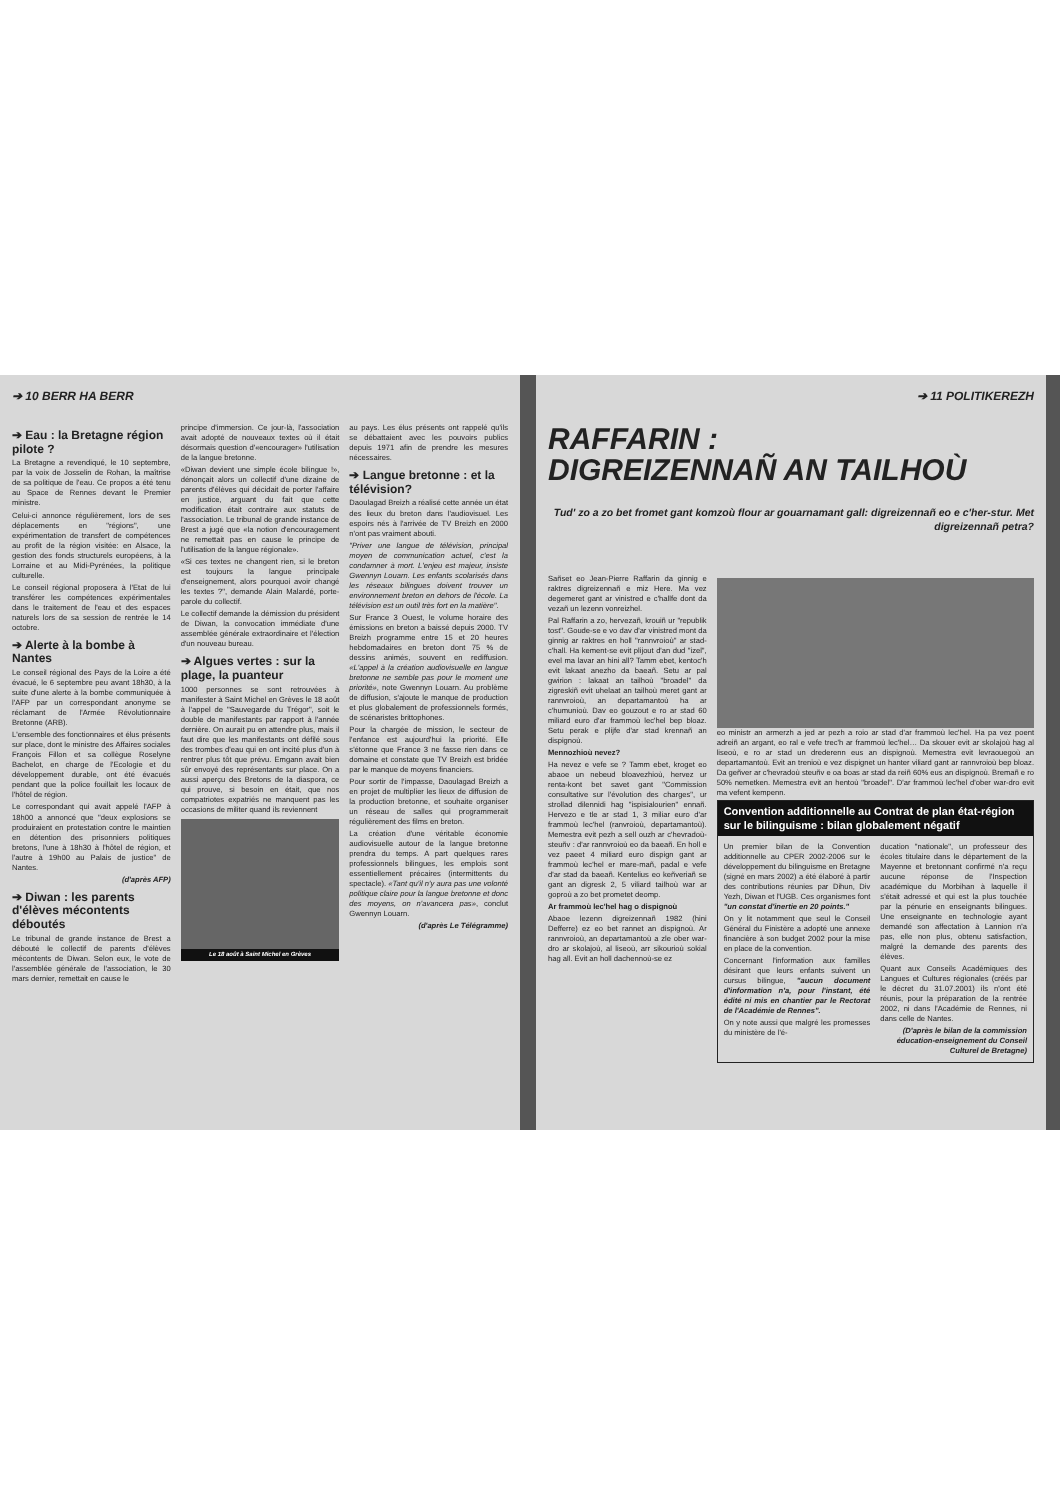➔ 10 BERR HA BERR
➔ Eau : la Bretagne région pilote ?
La Bretagne a revendiqué, le 10 septembre, par la voix de Josselin de Rohan, la maîtrise de sa politique de l'eau. Ce propos a été tenu au Space de Rennes devant le Premier ministre.
Celui-ci annonce régulièrement, lors de ses déplacements en "régions", une expérimentation de transfert de compétences au profit de la région visitée: en Alsace, la gestion des fonds structurels européens, à la Lorraine et au Midi-Pyrénées, la politique culturelle.
Le conseil régional proposera à l'Etat de lui transférer les compétences expérimentales dans le traitement de l'eau et des espaces naturels lors de sa session de rentrée le 14 octobre.
➔ Alerte à la bombe à Nantes
Le conseil régional des Pays de la Loire a été évacué, le 6 septembre peu avant 18h30, à la suite d'une alerte à la bombe communiquée à l'AFP par un correspondant anonyme se réclamant de l'Armée Révolutionnaire Bretonne (ARB).
L'ensemble des fonctionnaires et élus présents sur place, dont le ministre des Affaires sociales François Fillon et sa collègue Roselyne Bachelot, en charge de l'Ecologie et du développement durable, ont été évacués pendant que la police fouillait les locaux de l'hôtel de région.
Le correspondant qui avait appelé l'AFP à 18h00 a annoncé que "deux explosions se produiraient en protestation contre le maintien en détention des prisonniers politiques bretons, l'une à 18h30 à l'hôtel de région, et l'autre à 19h00 au Palais de justice" de Nantes.
(d'après AFP)
➔ Diwan : les parents d'élèves mécontents déboutés
Le tribunal de grande instance de Brest a débouté le collectif de parents d'élèves mécontents de Diwan. Selon eux, le vote de l'assemblée générale de l'association, le 30 mars dernier, remettait en cause le
principe d'immersion. Ce jour-là, l'association avait adopté de nouveaux textes où il était désormais question d'«encourager» l'utilisation de la langue bretonne.
«Diwan devient une simple école bilingue !», dénonçait alors un collectif d'une dizaine de parents d'élèves qui décidait de porter l'affaire en justice, arguant du fait que cette modification était contraire aux statuts de l'association. Le tribunal de grande instance de Brest a jugé que «la notion d'encouragement ne remettait pas en cause le principe de l'utilisation de la langue régionale».
«Si ces textes ne changent rien, si le breton est toujours la langue principale d'enseignement, alors pourquoi avoir changé les textes ?", demande Alain Malardé, porte-parole du collectif.
Le collectif demande la démission du président de Diwan, la convocation immédiate d'une assemblée générale extraordinaire et l'élection d'un nouveau bureau.
➔ Algues vertes : sur la plage, la puanteur
1000 personnes se sont retrouvées à manifester à Saint Michel en Grèves le 18 août à l'appel de "Sauvegarde du Trégor", soit le double de manifestants par rapport à l'année dernière. On aurait pu en attendre plus, mais il faut dire que les manifestants ont défilé sous des trombes d'eau qui en ont incité plus d'un à rentrer plus tôt que prévu. Emgann avait bien sûr envoyé des représentants sur place. On a aussi aperçu des Bretons de la diaspora, ce qui prouve, si besoin en était, que nos compatriotes expatriés ne manquent pas les occasions de militer quand ils reviennent
Le 18 août à Saint Michel en Grèves
au pays. Les élus présents ont rappelé qu'ils se débattaient avec les pouvoirs publics depuis 1971 afin de prendre les mesures nécessaires.
➔ Langue bretonne : et la télévision?
Daoulagad Breizh a réalisé cette année un état des lieux du breton dans l'audiovisuel. Les espoirs nés à l'arrivée de TV Breizh en 2000 n'ont pas vraiment abouti.
"Priver une langue de télévision, principal moyen de communication actuel, c'est la condamner à mort. L'enjeu est majeur, insiste Gwennyn Louarn. Les enfants scolarisés dans les réseaux bilingues doivent trouver un environnement breton en dehors de l'école. La télévision est un outil très fort en la matière".
Sur France 3 Ouest, le volume horaire des émissions en breton a baissé depuis 2000. TV Breizh programme entre 15 et 20 heures hebdomadaires en breton dont 75 % de dessins animés, souvent en rediffusion. «L'appel à la création audiovisuelle en langue bretonne ne semble pas pour le moment une priorité», note Gwennyn Louarn. Au problème de diffusion, s'ajoute le manque de production et plus globalement de professionnels formés, de scénaristes brittophones.
Pour la chargée de mission, le secteur de l'enfance est aujourd'hui la priorité. Elle s'étonne que France 3 ne fasse rien dans ce domaine et constate que TV Breizh est bridée par le manque de moyens financiers.
Pour sortir de l'impasse, Daoulagad Breizh a en projet de multiplier les lieux de diffusion de la production bretonne, et souhaite organiser un réseau de salles qui programmerait régulièrement des films en breton.
La création d'une véritable économie audiovisuelle autour de la langue bretonne prendra du temps. A part quelques rares professionnels bilingues, les emplois sont essentiellement précaires (intermittents du spectacle). «Tant qu'il n'y aura pas une volonté politique claire pour la langue bretonne et donc des moyens, on n'avancera pas», conclut Gwennyn Louarn.
(d'après Le Télégramme)
➔ 11 POLITIKEREZH
RAFFARIN :
DIGREIZENNAÑ AN TAILHOÙ
Tud' zo a zo bet fromet gant komzoù flour ar gouarnamant gall: digreizennañ eo e c'her-stur. Met digreizennañ petra?
Sañset eo Jean-Pierre Raffarin da ginnig e raktres digreizennañ e miz Here. Ma vez degemeret gant ar vinistred e c'hallfe dont da vezañ un lezenn vonreizhel.
Pal Raffarin a zo, hervezañ, krouiñ ur "republik tost". Goude-se e vo dav d'ar vinistred mont da ginnig ar raktres en holl "rannvroioù" ar stad-c'hall. Ha kement-se evit plijout d'an dud "izel", evel ma lavar an hini all? Tamm ebet, kentoc'h evit lakaat anezho da baeañ. Setu ar pal gwirion : lakaat an tailhoù "broadel" da zigreskiñ evit uhelaat an tailhoù meret gant ar rannvroioù, an departamantoù ha ar c'humunioù. Dav eo gouzout e ro ar stad 60 miliard euro d'ar frammoù lec'hel bep bloaz. Setu perak e plijfe d'ar stad krennañ an dispignoù.
Mennozhioù nevez?
Ha nevez e vefe se ? Tamm ebet, kroget eo abaoe un nebeud bloavezhioù, hervez ur renta-kont bet savet gant "Commission consultative sur l'évolution des charges", ur strollad dilennidi hag "ispisialourien" ennañ. Hervezo e tle ar stad 1, 3 miliar euro d'ar frammoù lec'hel (ranvroioù, departamantoù). Memestra evit pezh a sell ouzh ar c'hevradoù-steuñv : d'ar rannvroioù eo da baeañ. En holl e vez paeet 4 miliard euro dispign gant ar frammoù lec'hel er mare-mañ, padal e vefe d'ar stad da baeañ. Kentelius eo keñveriañ se gant an digresk 2, 5 viliard tailhoù war ar goproù a zo bet prometet deomp.
Ar frammoù lec'hel hag o dispignoù
Abaoe lezenn digreizennañ 1982 (hini Defferre) ez eo bet rannet an dispignoù. Ar rannvroioù, an departamantoù a zle ober war-dro ar skolajoù, al liseoù, arr sikourioù sokial hag all. Evit an holl dachennoù-se ez
eo ministr an armerzh a jed ar pezh a roio ar stad d'ar frammoù lec'hel. Ha pa vez poent adreiñ an argant, eo ral e vefe trec'h ar frammoù lec'hel… Da skouer evit ar skolajoù hag al liseoù, e ro ar stad un drederenn eus an dispignoù. Memestra evit levraouegoù an departamantoù. Evit an trenioù e vez dispignet un hanter viliard gant ar rannvroioù bep bloaz. Da geñver ar c'hevradoù steuñv e oa boas ar stad da reiñ 60% eus an dispignoù. Bremañ e ro 50% nemetken. Memestra evit an hentoù "broadel". D'ar frammoù lec'hel d'ober war-dro evit ma vefent kempenn.
Convention additionnelle au Contrat de plan état-région sur le bilinguisme : bilan globalement négatif
Un premier bilan de la Convention additionnelle au CPER 2002-2006 sur le développement du bilinguisme en Bretagne (signé en mars 2002) a été élaboré à partir des contributions réunies par Dihun, Div Yezh, Diwan et l'UGB. Ces organismes font "un constat d'inertie en 20 points."
On y lit notamment que seul le Conseil Général du Finistère a adopté une annexe financière à son budget 2002 pour la mise en place de la convention.
Concernant l'information aux familles désirant que leurs enfants suivent un cursus bilingue, "aucun document d'information n'a, pour l'instant, été édité ni mis en chantier par le Rectorat de l'Académie de Rennes".
On y note aussi que malgré les promesses du ministère de l'é-
ducation "nationale", un professeur des écoles titulaire dans le département de la Mayenne et bretonnant confirmé n'a reçu aucune réponse de l'Inspection académique du Morbihan à laquelle il s'était adressé et qui est la plus touchée par la pénurie en enseignants bilingues. Une enseignante en technologie ayant demandé son affectation à Lannion n'a pas, elle non plus, obtenu satisfaction, malgré la demande des parents des élèves.
Quant aux Conseils Académiques des Langues et Cultures régionales (créés par le décret du 31.07.2001) ils n'ont été réunis, pour la préparation de la rentrée 2002, ni dans l'Académie de Rennes, ni dans celle de Nantes.
(D'après le bilan de la commission éducation-enseignement du Conseil Culturel de Bretagne)